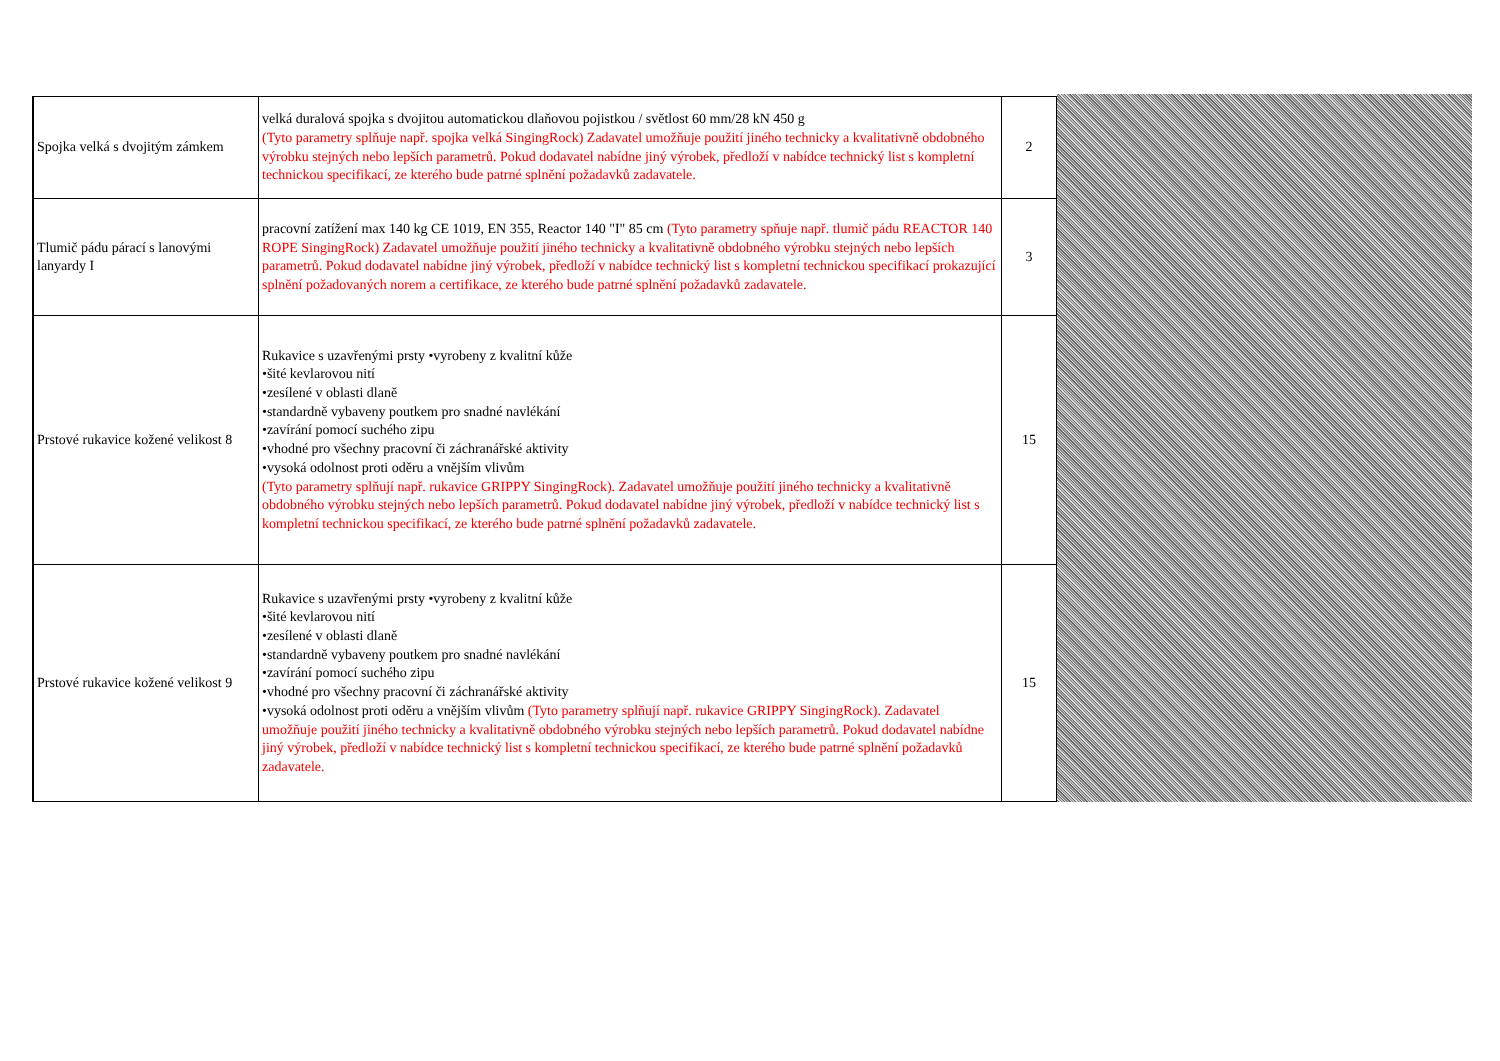| Spojka velká s dvojitým zámkem | velká duralová spojka s dvojitou automatickou dlaňovou pojistkou / světlost 60 mm/28 kN 450 g (Tyto parametry splňuje např. spojka velká SingingRock) Zadavatel umožňuje použití jiného technicky a kvalitativně obdobného výrobku stejných nebo lepších parametrů. Pokud dodavatel nabídne jiný výrobek, předloží v nabídce technický list s kompletní technickou specifikací, ze kterého bude patrné splnění požadavků zadavatele. | 2 |
| Tlumič pádu párací s lanovými lanyardy I | pracovní zatížení max 140 kg CE 1019, EN 355, Reactor 140 "I" 85 cm (Tyto parametry spňuje např. tlumič pádu REACTOR 140 ROPE SingingRock) Zadavatel umožňuje použití jiného technicky a kvalitativně obdobného výrobku stejných nebo lepších parametrů. Pokud dodavatel nabídne jiný výrobek, předloží v nabídce technický list s kompletní technickou specifikací prokazující splnění požadovaných norem a certifikace, ze kterého bude patrné splnění požadavků zadavatele. | 3 |
| Prstové rukavice kožené velikost 8 | Rukavice s uzavřenými prsty •vyrobeny z kvalitní kůže •šité kevlarovou nití •zesílené v oblasti dlaně •standardně vybaveny poutkem pro snadné navlékání •zavírání pomocí suchého zipu •vhodné pro všechny pracovní či záchranářské aktivity •vysoká odolnost proti oděru a vnějším vlivům (Tyto parametry splňují např. rukavice GRIPPY SingingRock). Zadavatel umožňuje použití jiného technicky a kvalitativně obdobného výrobku stejných nebo lepších parametrů. Pokud dodavatel nabídne jiný výrobek, předloží v nabídce technický list s kompletní technickou specifikací, ze kterého bude patrné splnění požadavků zadavatele. | 15 |
| Prstové rukavice kožené velikost 9 | Rukavice s uzavřenými prsty •vyrobeny z kvalitní kůže •šité kevlarovou nití •zesílené v oblasti dlaně •standardně vybaveny poutkem pro snadné navlékání •zavírání pomocí suchého zipu •vhodné pro všechny pracovní či záchranářské aktivity •vysoká odolnost proti oděru a vnějším vlivům (Tyto parametry splňují např. rukavice GRIPPY SingingRock). Zadavatel umožňuje použití jiného technicky a kvalitativně obdobného výrobku stejných nebo lepších parametrů. Pokud dodavatel nabídne jiný výrobek, předloží v nabídce technický list s kompletní technickou specifikací, ze kterého bude patrné splnění požadavků zadavatele. | 15 |